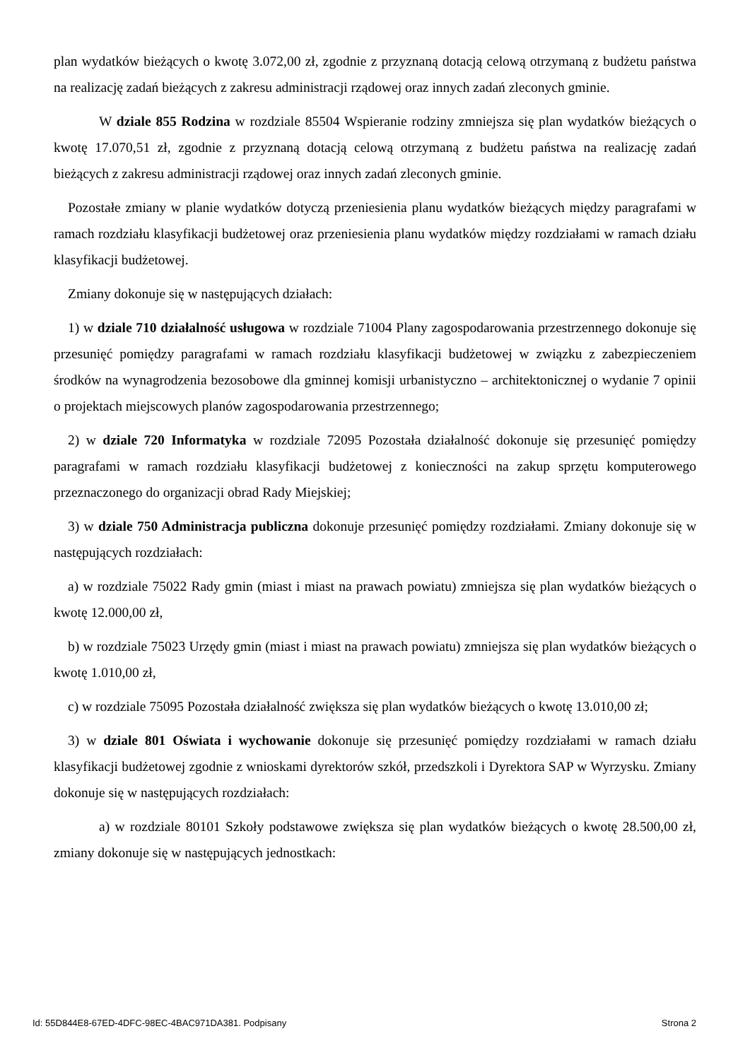plan wydatków bieżących o kwotę 3.072,00 zł, zgodnie z przyznaną dotacją celową otrzymaną z budżetu państwa na realizację zadań bieżących z zakresu administracji rządowej oraz innych zadań zleconych gminie.
W dziale 855 Rodzina w rozdziale 85504 Wspieranie rodziny zmniejsza się plan wydatków bieżących o kwotę 17.070,51 zł, zgodnie z przyznaną dotacją celową otrzymaną z budżetu państwa na realizację zadań bieżących z zakresu administracji rządowej oraz innych zadań zleconych gminie.
Pozostałe zmiany w planie wydatków dotyczą przeniesienia planu wydatków bieżących między paragrafami w ramach rozdziału klasyfikacji budżetowej oraz przeniesienia planu wydatków między rozdziałami w ramach działu klasyfikacji budżetowej.
Zmiany dokonuje się w następujących działach:
1) w dziale 710 działalność usługowa w rozdziale 71004 Plany zagospodarowania przestrzennego dokonuje się przesunięć pomiędzy paragrafami w ramach rozdziału klasyfikacji budżetowej w związku z zabezpieczeniem środków na wynagrodzenia bezosobowe dla gminnej komisji urbanistyczno – architektonicznej o wydanie 7 opinii o projektach miejscowych planów zagospodarowania przestrzennego;
2) w dziale 720 Informatyka w rozdziale 72095 Pozostała działalność dokonuje się przesunięć pomiędzy paragrafami w ramach rozdziału klasyfikacji budżetowej z konieczności na zakup sprzętu komputerowego przeznaczonego do organizacji obrad Rady Miejskiej;
3) w dziale 750 Administracja publiczna dokonuje przesunięć pomiędzy rozdziałami. Zmiany dokonuje się w następujących rozdziałach:
a) w rozdziale 75022 Rady gmin (miast i miast na prawach powiatu) zmniejsza się plan wydatków bieżących o kwotę 12.000,00 zł,
b) w rozdziale 75023 Urzędy gmin (miast i miast na prawach powiatu) zmniejsza się plan wydatków bieżących o kwotę 1.010,00 zł,
c) w rozdziale 75095 Pozostała działalność zwiększa się plan wydatków bieżących o kwotę 13.010,00 zł;
3) w dziale 801 Oświata i wychowanie dokonuje się przesunięć pomiędzy rozdziałami w ramach działu klasyfikacji budżetowej zgodnie z wnioskami dyrektorów szkół, przedszkoli i Dyrektora SAP w Wyrzysku. Zmiany dokonuje się w następujących rozdziałach:
a) w rozdziale 80101 Szkoły podstawowe zwiększa się plan wydatków bieżących o kwotę 28.500,00 zł, zmiany dokonuje się w następujących jednostkach:
Id: 55D844E8-67ED-4DFC-98EC-4BAC971DA381. Podpisany Strona 2